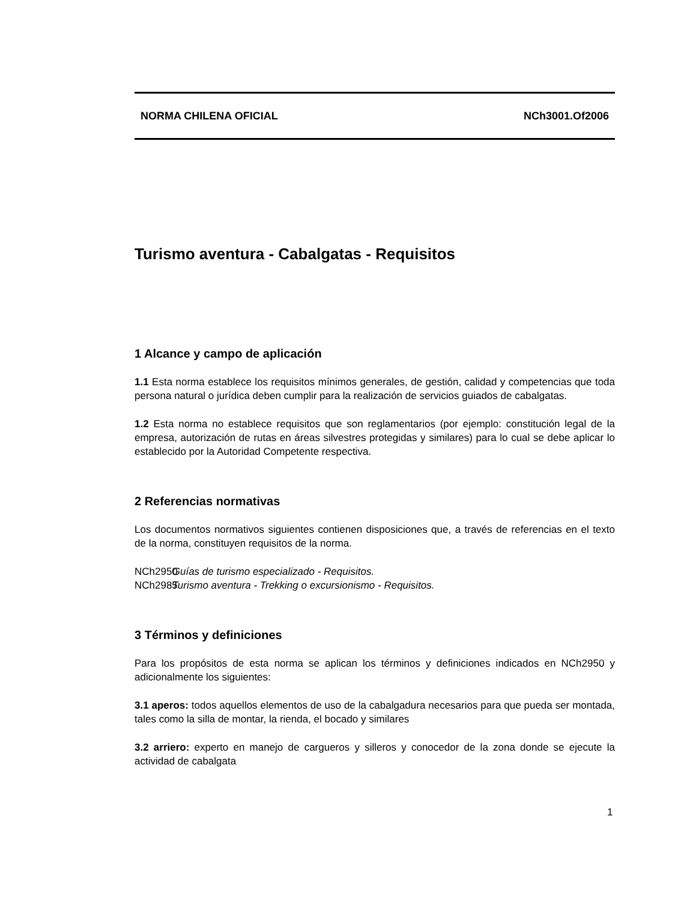NORMA CHILENA OFICIAL NCh3001.Of2006
Turismo aventura - Cabalgatas - Requisitos
1 Alcance y campo de aplicación
1.1 Esta norma establece los requisitos mínimos generales, de gestión, calidad y competencias que toda persona natural o jurídica deben cumplir para la realización de servicios guiados de cabalgatas.
1.2 Esta norma no establece requisitos que son reglamentarios (por ejemplo: constitución legal de la empresa, autorización de rutas en áreas silvestres protegidas y similares) para lo cual se debe aplicar lo establecido por la Autoridad Competente respectiva.
2 Referencias normativas
Los documentos normativos siguientes contienen disposiciones que, a través de referencias en el texto de la norma, constituyen requisitos de la norma.
NCh2950 Guías de turismo especializado - Requisitos.
NCh2985 Turismo aventura - Trekking o excursionismo - Requisitos.
3 Términos y definiciones
Para los propósitos de esta norma se aplican los términos y definiciones indicados en NCh2950 y adicionalmente los siguientes:
3.1 aperos: todos aquellos elementos de uso de la cabalgadura necesarios para que pueda ser montada, tales como la silla de montar, la rienda, el bocado y similares
3.2 arriero: experto en manejo de cargueros y silleros y conocedor de la zona donde se ejecute la actividad de cabalgata
1